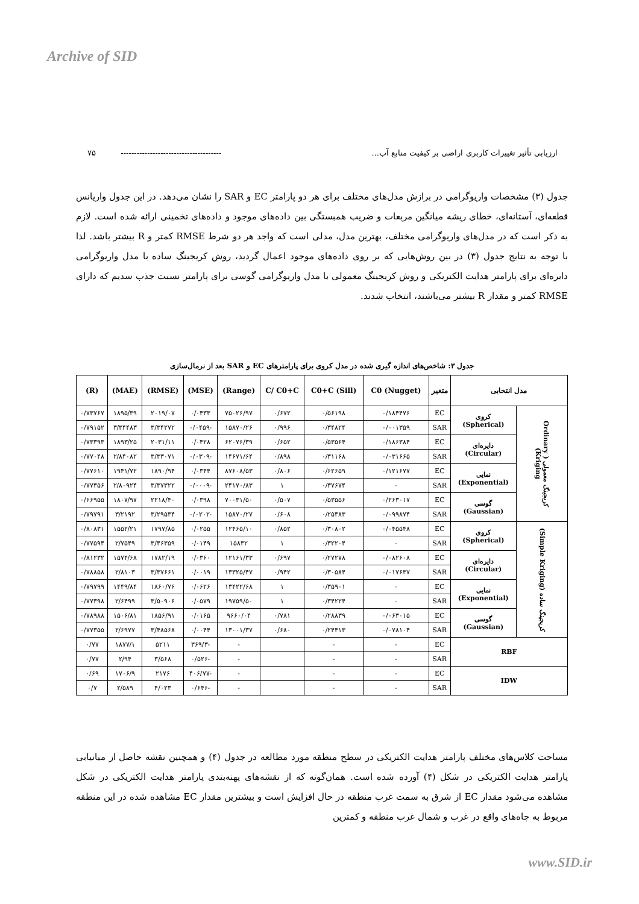Archive of SID
ارزیابی تأثیر تغییرات کاربری اراضی بر کیفیت منابع آب... -------------------------------------- ۷۵
جدول (۳) مشخصات واریوگرامی در برازش مدل‌های مختلف برای هر دو پارامتر EC و SAR را نشان می‌دهد. در این جدول واریانس قطعه‌ای، آستانه‌ای، خطای ریشه میانگین مربعات و ضریب همبستگی بین داده‌های موجود و داده‌های تخمینی ارائه شده است. لازم به ذکر است که در مدل‌های واریوگرامی مختلف، بهترین مدل، مدلی است که واجد هر دو شرط RMSE کمتر و R بیشتر باشد. لذا با توجه به نتایج جدول (۳) در بین روش‌هایی که بر روی داده‌های موجود اعمال گردید، روش کریجینگ ساده با مدل واریوگرامی دایره‌ای برای پارامتر هدایت الکتریکی و روش کریجینگ معمولی با مدل واریوگرامی گوسی برای پارامتر نسبت جذب سدیم که دارای RMSE کمتر و مقدار R بیشتر می‌باشند، انتخاب شدند.
جدول ۳: شاخص‌های اندازه گیری شده در مدل کروی برای پارامترهای EC و SAR بعد از نرمال‌سازی
| مدل انتخابی | | متغیر | (Nugget) C0 | (Sill) C0+C | C/ C0+C | (Range) | (MSE) | (RMSE) | (MAE) | (R) |
| --- | --- | --- | --- | --- | --- | --- | --- | --- | --- | --- |
| کریجینگ معمولی ( Ordinary Kriging) | کروی (Spherical) | EC | ۰/۱۸۴۴۷۶ | ۰/۵۶۱۹۸ | ۰/۶۷۲ | ۷۵۰۲۶/۹۷ | ۰/۰۴۳۳ | ۲۰۱۹/۰۷ | ۱۸۹۵/۳۹ | ۰/۷۳۷۶۷ |
| | | SAR | ۰/۰۰۱۳۵۹ | ۰/۳۴۸۲۴ | ۰/۹۹۶ | ۱۵۸۷۰/۲۶ | -۰/۰۴۵۹ | ۳/۳۴۲۷۲ | ۳/۳۴۴۸۳ | ۰/۷۹۱۵۲ |
| | دایره‌ای (Circular) | EC | ۰/۱۸۶۳۸۴ | ۰/۵۳۵۶۴ | ۰/۶۵۲ | ۶۲۰۷۶/۳۹ | ۰/۰۴۲۸ | ۲۰۳۱/۱۱ | ۱۸۹۳/۲۵ | ۰/۷۳۳۹۳ |
| | | SAR | ۰/۰۳۱۶۶۵ | ۰/۳۱۱۶۸ | ۰/۸۹۸ | ۱۴۶۷۱/۶۴ | -۰/۰۳۰۹ | ۳/۳۳۰۷۱ | ۲/۸۴۰۸۲ | ۰/۷۷۰۴۸ |
| | نمایی (Exponential) | EC | ۰/۱۲۱۶۷۷ | ۰/۶۲۶۵۹ | ۰/۸۰۶ | ۸۷۶۰۸/۵۳ | ۰/۰۳۴۴ | ۱۸۹۰/۹۴ | ۱۹۴۱/۷۲ | ۰/۷۷۶۱۰ |
| | | SAR | ۰ | ۰/۳۷۶۷۴ | ۱ | ۲۴۱۷۰/۸۳ | -۰/۰۰۰۹ | ۳/۳۷۳۲۲ | ۲/۸۰۹۲۴ | ۰/۷۷۳۵۶ |
| | گوسی (Gaussian) | EC | ۰/۲۶۳۰۱۷ | ۰/۵۳۵۵۶ | ۰/۵۰۷ | ۷۰۰۳۱/۵۰ | ۰/۰۳۹۸ | ۲۲۱۸/۴۰ | ۱۸۰۷/۹۷ | ۰/۶۶۹۵۵ |
| | | SAR | ۰/۰۹۹۸۷۴ | ۰/۲۵۴۸۳ | ۰/۶۰۸ | ۱۵۸۷۰/۲۷ | -۰/۰۲۰۲ | ۳/۲۹۵۳۴ | ۳/۲۱۹۲ | ۰/۷۹۷۹۱ |
| کریجینگ ساده (Simple Kriging) | کروی (Spherical) | EC | ۰/۰۴۵۵۴۸ | ۰/۳۰۸۰۲ | ۰/۸۵۲ | ۱۲۴۶۵/۱۰ | ۰/۰۲۵۵ | ۱۷۹۷/۸۵ | ۱۵۵۲/۲۱ | ۰/۸۰۸۳۱ |
| | | SAR | ۰ | ۰/۳۲۲۰۴ | ۱ | ۱۵۸۳۲ | ۰/۰۱۴۹ | ۳/۴۶۳۵۹ | ۲/۷۵۴۹ | ۰/۷۷۵۹۴ |
| | دایره‌ای (Circular) | EC | ۰/۰۸۲۶۰۸ | ۰/۲۷۲۷۸ | ۰/۶۹۷ | ۱۲۱۶۱/۳۳ | ۰/۰۳۶۰ | ۱۷۸۲/۱۹ | ۱۵۷۴/۶۸ | ۰/۸۱۲۳۲ |
| | | SAR | ۰/۰۱۷۶۳۷ | ۰/۳۰۵۸۴ | ۰/۹۴۲ | ۱۳۳۲۵/۴۷ | ۰/۰۰۱۹ | ۳/۳۷۶۶۱ | ۲/۸۱۰۳ | ۰/۷۸۸۵۸ |
| | نمایی (Exponential) | EC | ۰ | ۰/۳۵۹۰۱ | ۱ | ۱۳۴۲۲/۶۸ | ۰/۰۶۲۶ | ۱۸۶۰/۷۶ | ۱۴۴۹/۸۴ | ۰/۷۹۷۹۹ |
| | | SAR | ۰ | ۰/۳۴۲۲۴ | ۱ | ۱۹۷۵۹/۵۰ | ۰/۰۵۷۹ | ۳/۵۰۹۰۶ | ۲/۶۴۹۹ | ۰/۷۷۳۹۸ |
| | گوسی (Gaussian) | EC | ۰/۰۶۳۰۱۵ | ۰/۲۸۸۳۹ | ۰/۷۸۱ | ۹۶۶۰/۰۴ | ۰/۰۱۶۵ | ۱۸۵۶/۹۱ | ۱۵۰۶/۸۱ | ۰/۷۸۹۸۸ |
| | | SAR | ۰/۰۷۸۱۰۴ | ۰/۲۴۴۱۳ | ۰/۶۸۰ | ۱۳۰۰۱/۳۷ | ۰/۰۰۴۴ | ۳/۴۸۵۶۸ | ۲/۶۹۷۷ | ۰/۷۷۳۵۵ |
| RBF | | EC | - | - | | - | -۳۶۹/۳ | ۵۲۱۱ | ۱۸۷۷/۱ | ۰/۷۷ |
| | | SAR | - | - | | - | -۰/۵۲۶ | ۳/۵۶۸ | ۲/۹۴ | ۰/۷۷ |
| IDW | | EC | - | - | | - | -۴۰۶/۷۷ | ۲۱۷۶ | ۱۷۰۶/۹ | ۰/۶۹ |
| | | SAR | - | - | | - | -۰/۶۴۶ | ۴/۰۲۳ | ۲/۵۸۹ | ۰/۷ |
مساحت کلاس‌های مختلف پارامتر هدایت الکتریکی در سطح منطقه مورد مطالعه در جدول (۴) و همچنین نقشه حاصل از میانیابی پارامتر هدایت الکتریکی در شکل (۴) آورده شده است. همان‌گونه که از نقشه‌های پهنه‌بندی پارامتر هدایت الکتریکی در شکل مشاهده می‌شود مقدار EC از شرق به سمت غرب منطقه در حال افزایش است و بیشترین مقدار EC مشاهده شده در این منطقه مربوط به چاه‌های واقع در غرب و شمال غرب منطقه و کمترین
www.SID.ir